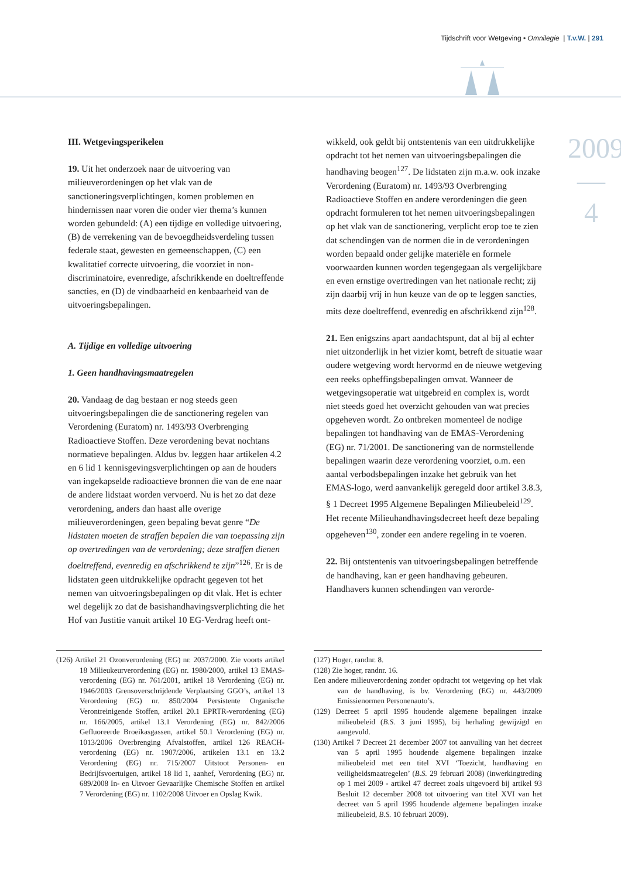Tijdschrift voor Wetgeving • Omnilegie | T.v.W. | 291
2009
—
4
III. Wetgevingsperikelen
19. Uit het onderzoek naar de uitvoering van milieuverordeningen op het vlak van de sanctioneringsverplichtingen, komen problemen en hindernissen naar voren die onder vier thema’s kunnen worden gebundeld: (A) een tijdige en volledige uitvoering, (B) de verrekening van de bevoegdheidsverdeling tussen federale staat, gewesten en gemeenschappen, (C) een kwalitatief correcte uitvoering, die voorziet in non-discriminatoire, evenredige, afschrikkende en doeltreffende sancties, en (D) de vindbaarheid en kenbaarheid van de uitvoeringsbepalingen.
A. Tijdige en volledige uitvoering
1. Geen handhavingsmaatregelen
20. Vandaag de dag bestaan er nog steeds geen uitvoeringsbepalingen die de sanctionering regelen van Verordening (Euratom) nr. 1493/93 Overbrenging Radioactieve Stoffen. Deze verordening bevat nochtans normatieve bepalingen. Aldus bv. leggen haar artikelen 4.2 en 6 lid 1 kennisgevingsverplichtingen op aan de houders van ingekapselde radioactieve bronnen die van de ene naar de andere lidstaat worden vervoerd. Nu is het zo dat deze verordening, anders dan haast alle overige milieuverordeningen, geen bepaling bevat genre “De lidstaten moeten de straffen bepalen die van toepassing zijn op overtredingen van de verordening; deze straffen dienen doeltreffend, evenredig en afschrikkend te zijn”<sup>126</sup>. Er is de lidstaten geen uitdrukkelijke opdracht gegeven tot het nemen van uitvoeringsbepalingen op dit vlak. Het is echter wel degelijk zo dat de basishandhavingsverplichting die het Hof van Justitie vanuit artikel 10 EG-Verdrag heeft ont-
wikkeld, ook geldt bij ontstentenis van een uitdrukkelijke opdracht tot het nemen van uitvoeringsbepalingen die handhaving beogen<sup>127</sup>. De lidstaten zijn m.a.w. ook inzake Verordening (Euratom) nr. 1493/93 Overbrenging Radioactieve Stoffen en andere verordeningen die geen opdracht formuleren tot het nemen uitvoeringsbepalingen op het vlak van de sanctionering, verplicht erop toe te zien dat schendingen van de normen die in de verordeningen worden bepaald onder gelijke materiële en formele voorwaarden kunnen worden tegengegaan als vergelijkbare en even ernstige overtredingen van het nationale recht; zij zijn daarbij vrij in hun keuze van de op te leggen sancties, mits deze doeltreffend, evenredig en afschrikkend zijn<sup>128</sup>.
21. Een enigszins apart aandachtspunt, dat al bij al echter niet uitzonderlijk in het vizier komt, betreft de situatie waar oudere wetgeving wordt hervormd en de nieuwe wetgeving een reeks opheffingsbepalingen omvat. Wanneer de wetgevingsoperatie wat uitgebreid en complex is, wordt niet steeds goed het overzicht gehouden van wat precies opgeheven wordt. Zo ontbreken momenteel de nodige bepalingen tot handhaving van de EMAS-Verordening (EG) nr. 71/2001. De sanctionering van de normstellende bepalingen waarin deze verordening voorziet, o.m. een aantal verbodsbepalingen inzake het gebruik van het EMAS-logo, werd aanvankelijk geregeld door artikel 3.8.3, § 1 Decreet 1995 Algemene Bepalingen Milieubeleid<sup>129</sup>. Het recente Milieuhandhavingsdecreet heeft deze bepaling opgeheven<sup>130</sup>, zonder een andere regeling in te voeren.
22. Bij ontstentenis van uitvoeringsbepalingen betreffende de handhaving, kan er geen handhaving gebeuren. Handhavers kunnen schendingen van verorde-
(126) Artikel 21 Ozonverordening (EG) nr. 2037/2000. Zie voorts artikel 18 Milieukeurverordening (EG) nr. 1980/2000, artikel 13 EMAS-verordening (EG) nr. 761/2001, artikel 18 Verordening (EG) nr. 1946/2003 Grensoverschrijdende Verplaatsing GGO’s, artikel 13 Verordening (EG) nr. 850/2004 Persistente Organische Verontreinigende Stoffen, artikel 20.1 EPRTR-verordening (EG) nr. 166/2005, artikel 13.1 Verordening (EG) nr. 842/2006 Gefluoreerde Broeikasgassen, artikel 50.1 Verordening (EG) nr. 1013/2006 Overbrenging Afvalstoffen, artikel 126 REACH-verordening (EG) nr. 1907/2006, artikelen 13.1 en 13.2 Verordening (EG) nr. 715/2007 Uitstoot Personen- en Bedrijfsvoertuigen, artikel 18 lid 1, aanhef, Verordening (EG) nr. 689/2008 In- en Uitvoer Gevaarlijke Chemische Stoffen en artikel 7 Verordening (EG) nr. 1102/2008 Uitvoer en Opslag Kwik.
(127) Hoger, randnr. 8.
(128) Zie hoger, randnr. 16.
Een andere milieuverordening zonder opdracht tot wetgeving op het vlak van de handhaving, is bv. Verordening (EG) nr. 443/2009 Emissienormen Personenauto’s.
(129) Decreet 5 april 1995 houdende algemene bepalingen inzake milieubeleid (B.S. 3 juni 1995), bij herhaling gewijzigd en aangevuld.
(130) Artikel 7 Decreet 21 december 2007 tot aanvulling van het decreet van 5 april 1995 houdende algemene bepalingen inzake milieubeleid met een titel XVI ‘Toezicht, handhaving en veiligheidsmaatregelen’ (B.S. 29 februari 2008) (inwerkingtreding op 1 mei 2009 - artikel 47 decreet zoals uitgevoerd bij artikel 93 Besluit 12 december 2008 tot uitvoering van titel XVI van het decreet van 5 april 1995 houdende algemene bepalingen inzake milieubeleid, B.S. 10 februari 2009).